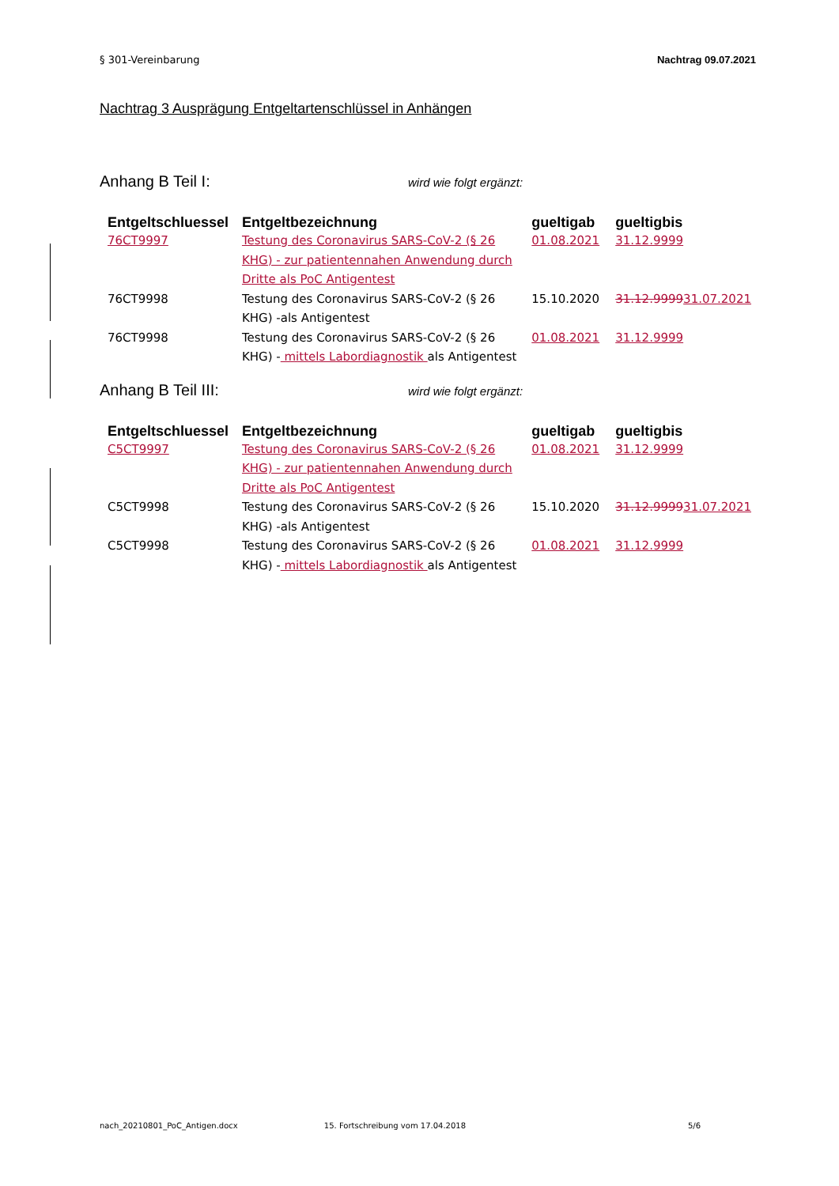§ 301-Vereinbarung Nachtrag 09.07.2021
Nachtrag 3 Ausprägung Entgeltartenschlüssel in Anhängen
Anhang B Teil I: wird wie folgt ergänzt:
| Entgeltschluessel | Entgeltbezeichnung | gueltigab | gueltigbis |
| --- | --- | --- | --- |
| 76CT9997 | Testung des Coronavirus SARS-CoV-2 (§ 26 KHG) - zur patientennahen Anwendung durch Dritte als PoC Antigentest | 01.08.2021 | 31.12.9999 |
| 76CT9998 | Testung des Coronavirus SARS-CoV-2 (§ 26 KHG) -als Antigentest | 15.10.2020 | 31.12.9999 31.07.2021 |
| 76CT9998 | Testung des Coronavirus SARS-CoV-2 (§ 26 KHG) - mittels Labordiagnostik als Antigentest | 01.08.2021 | 31.12.9999 |
Anhang B Teil III: wird wie folgt ergänzt:
| Entgeltschluessel | Entgeltbezeichnung | gueltigab | gueltigbis |
| --- | --- | --- | --- |
| C5CT9997 | Testung des Coronavirus SARS-CoV-2 (§ 26 KHG) - zur patientennahen Anwendung durch Dritte als PoC Antigentest | 01.08.2021 | 31.12.9999 |
| C5CT9998 | Testung des Coronavirus SARS-CoV-2 (§ 26 KHG) -als Antigentest | 15.10.2020 | 31.12.9999 31.07.2021 |
| C5CT9998 | Testung des Coronavirus SARS-CoV-2 (§ 26 KHG) - mittels Labordiagnostik als Antigentest | 01.08.2021 | 31.12.9999 |
nach_20210801_PoC_Antigen.docx 15. Fortschreibung vom 17.04.2018 5/6